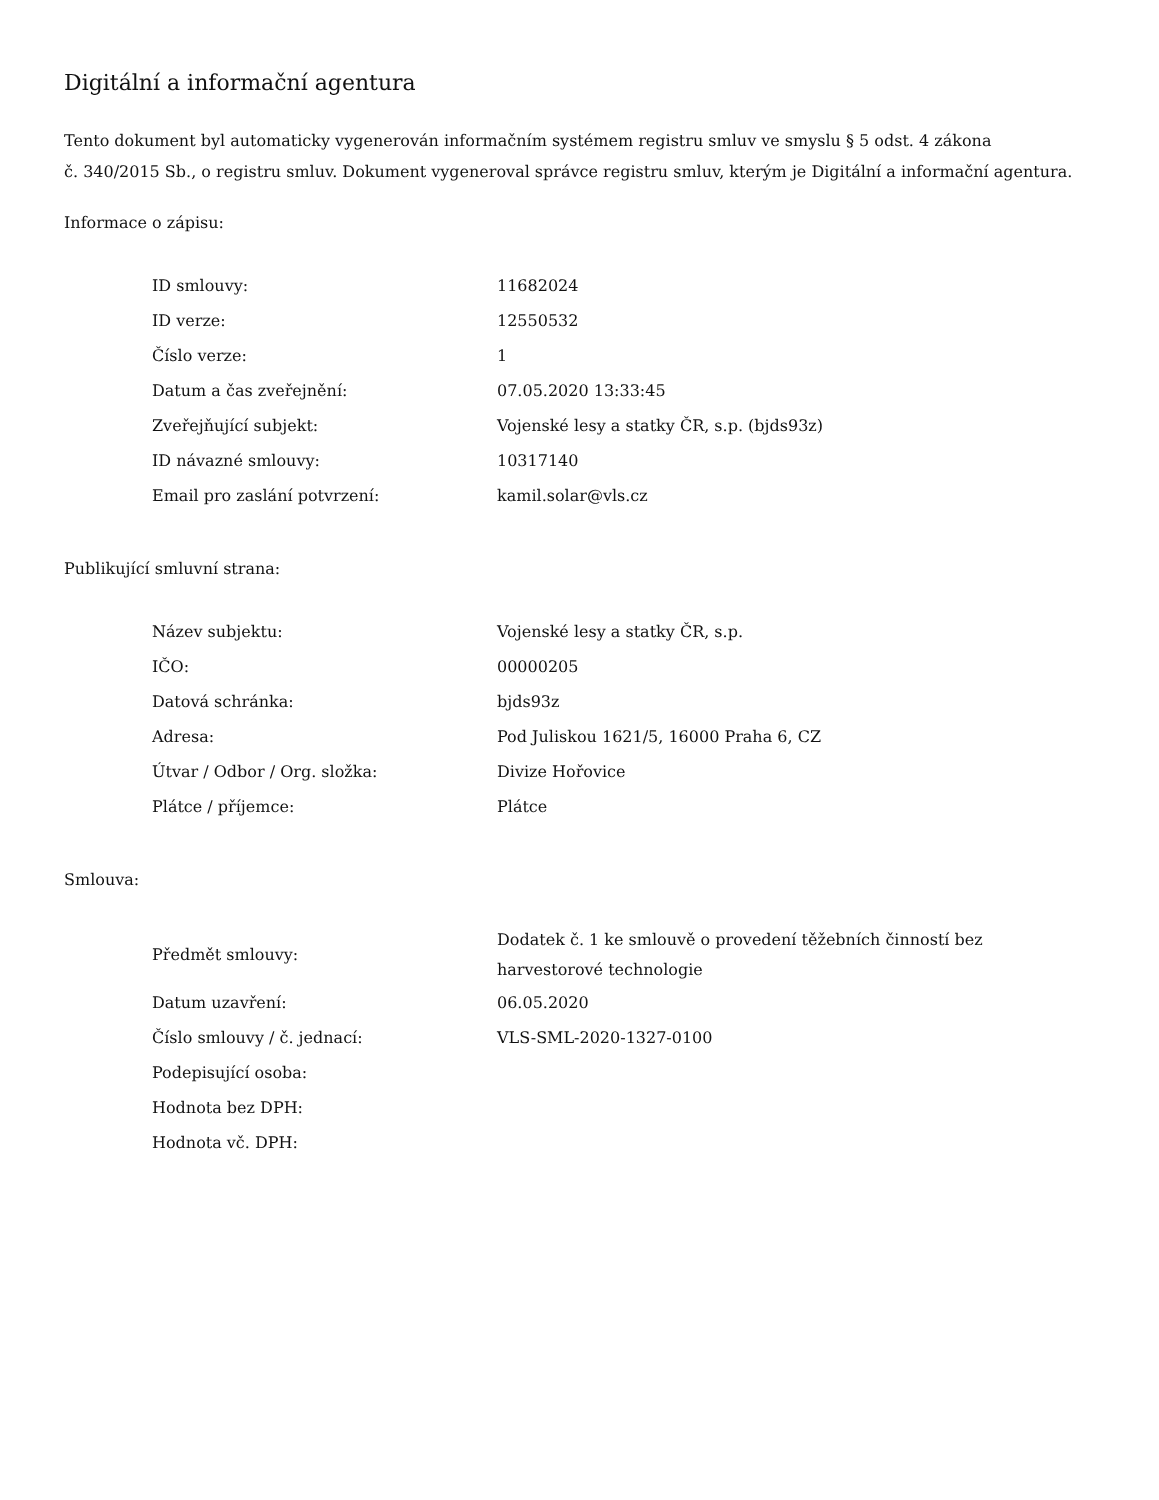Digitální a informační agentura
Tento dokument byl automaticky vygenerován informačním systémem registru smluv ve smyslu § 5 odst. 4 zákona
č. 340/2015 Sb., o registru smluv. Dokument vygeneroval správce registru smluv, kterým je Digitální a informační agentura.
Informace o zápisu:
| ID smlouvy: | 11682024 |
| ID verze: | 12550532 |
| Číslo verze: | 1 |
| Datum a čas zveřejnění: | 07.05.2020 13:33:45 |
| Zveřejňující subjekt: | Vojenské lesy a statky ČR, s.p. (bjds93z) |
| ID návazné smlouvy: | 10317140 |
| Email pro zaslání potvrzení: | kamil.solar@vls.cz |
Publikující smluvní strana:
| Název subjektu: | Vojenské lesy a statky ČR, s.p. |
| IČO: | 00000205 |
| Datová schránka: | bjds93z |
| Adresa: | Pod Juliskou 1621/5, 16000 Praha 6, CZ |
| Útvar / Odbor / Org. složka: | Divize Hořovice |
| Plátce / příjemce: | Plátce |
Smlouva:
| Předmět smlouvy: | Dodatek č. 1 ke smlouvě o provedení těžebních činností bez harvestorové technologie |
| Datum uzavření: | 06.05.2020 |
| Číslo smlouvy / č. jednací: | VLS-SML-2020-1327-0100 |
| Podepisující osoba: | |
| Hodnota bez DPH: | |
| Hodnota vč. DPH: | |